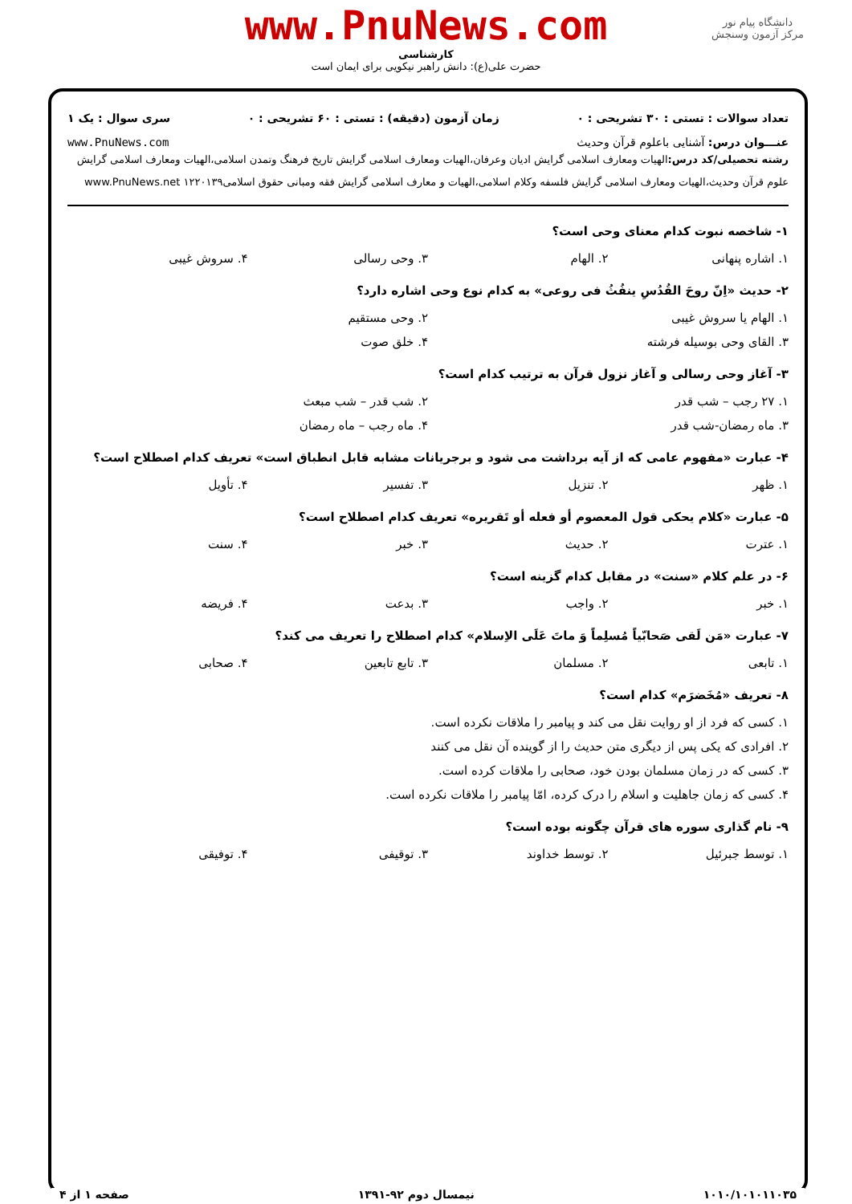دانشگاه پیام نور
مرکز آزمون وسنجش
www.PnuNews.com
کارشناسی
حضرت علی(ع): دانش راهبر نیکویی برای ایمان است
تعداد سوالات : تستی : ۳۰ تشریحی : ۰ زمان آزمون (دقیقه) : تستی : ۶۰ تشریحی : ۰ سری سوال : یک ۱
عنـــوان درس: آشنایی باعلوم قرآن وحدیث www.PnuNews.com
رشته تحصیلی/کد درس: الهیات ومعارف اسلامی گرایش ادیان وعرفان،الهیات ومعارف اسلامی گرایش تاریخ فرهنگ وتمدن اسلامی،الهیات ومعارف اسلامی گرایش علوم قرآن وحدیث،الهیات ومعارف اسلامی گرایش فلسفه وکلام اسلامی،الهیات و معارف اسلامی گرایش فقه ومبانی حقوق اسلامی۱۲۲۰۱۳۹ www.PnuNews.net
۱- شاخصه نبوت کدام معنای وحی است؟
۱. اشاره پنهانی ۲. الهام ۳. وحی رسالی ۴. سروش غیبی
۲- حدیث «اِنّ روحَ القُدُسِ ینفُثُ فی روعی» به کدام نوع وحی اشاره دارد؟
۱. الهام یا سروش غیبی ۲. وحی مستقیم
۳. القای وحی بوسیله فرشته ۴. خلق صوت
۳- آغاز وحی رسالی و آغاز نزول قرآن به ترتیب کدام است؟
۱. ۲۷ رجب – شب قدر ۲. شب قدر – شب مبعث
۳. ماه رمضان-شب قدر ۴. ماه رجب – ماه رمضان
۴- عبارت «مفهوم عامی که از آیه برداشت می شود و برجریانات مشابه قابل انطباق است» تعریف کدام اصطلاح است؟
۱. ظهر ۲. تنزیل ۳. تفسیر ۴. تأویل
۵- عبارت «کلام یحکی قول المعصوم أو فعله أو تَقریره» تعریف کدام اصطلاح است؟
۱. عترت ۲. حدیث ۳. خبر ۴. سنت
۶- در علم کلام «سنت» در مقابل کدام گزینه است؟
۱. خبر ۲. واجب ۳. بدعت ۴. فریضه
۷- عبارت «مَن لَقی صَحابّیاً مُسلِماً وَ ماتَ عَلَی الاِسلام» کدام اصطلاح را تعریف می کند؟
۱. تابعی ۲. مسلمان ۳. تابع تابعین ۴. صحابی
۸- تعریف «مُخَضرَم» کدام است؟
۱. کسی که فرد از او روایت نقل می کند و پیامبر را ملاقات نکرده است.
۲. افرادی که یکی پس از دیگری متن حدیث را از گوینده آن نقل می کنند
۳. کسی که در زمان مسلمان بودن خود، صحابی را ملاقات کرده است.
۴. کسی که زمان جاهلیت و اسلام را درک کرده، امّا پیامبر را ملاقات نکرده است.
۹- نام گذاری سوره های قرآن چگونه بوده است؟
۱. توسط جبرئیل ۲. توسط خداوند ۳. توقیفی ۴. توفیقی
۱۰۱۰/۱۰۱۰۱۱۰۳۵ نیمسال دوم ۹۲-۱۳۹۱ صفحه ۱ از ۴